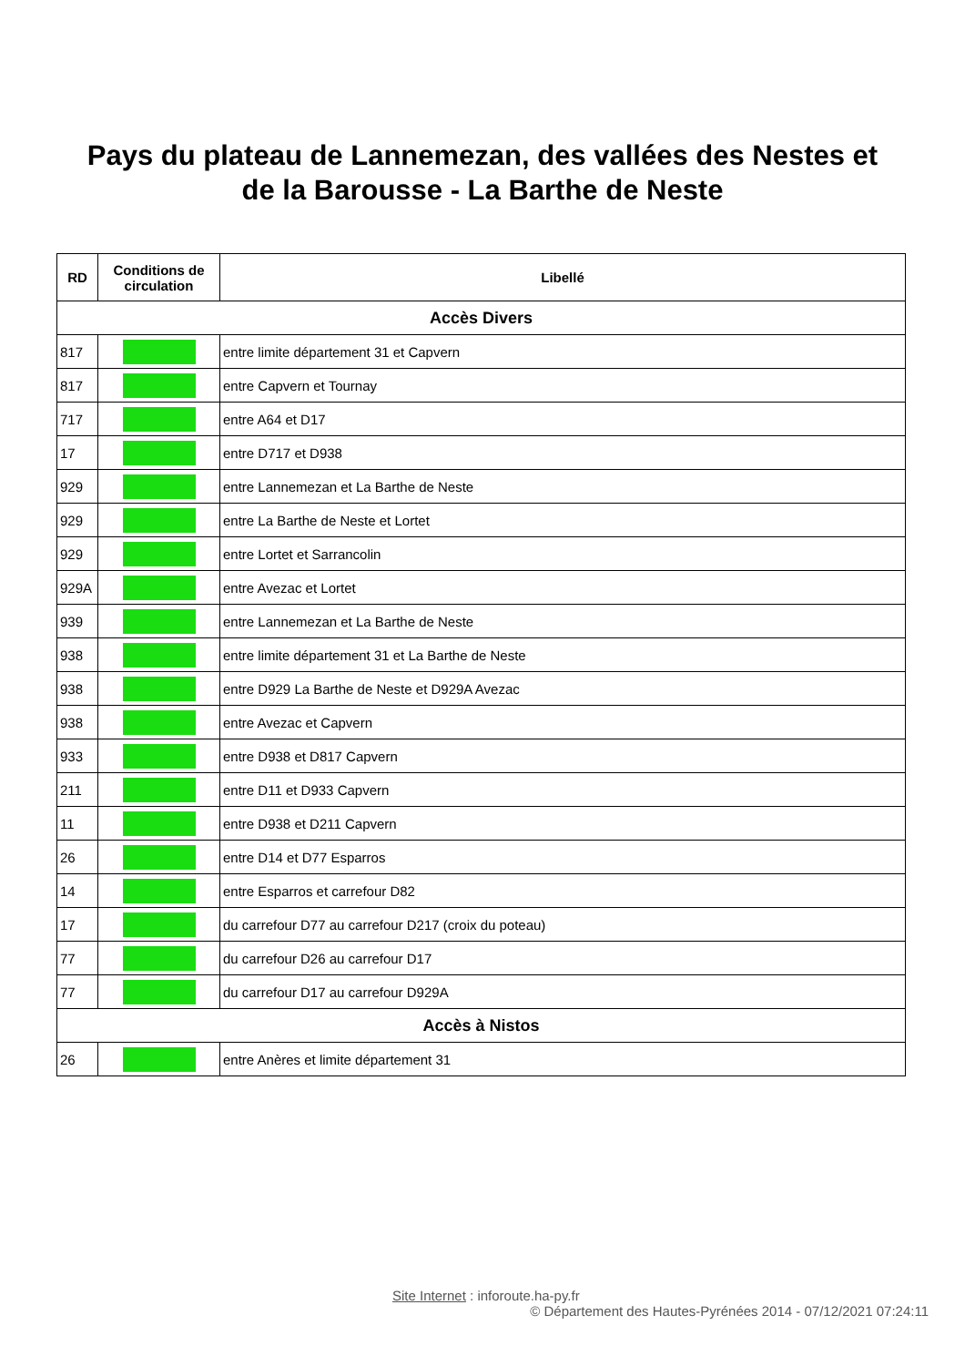Pays du plateau de Lannemezan, des vallées des Nestes et
de la Barousse - La Barthe de Neste
| RD | Conditions de circulation | Libellé |
| --- | --- | --- |
| Accès Divers | | |
| 817 | | entre limite département 31 et Capvern |
| 817 | | entre Capvern et Tournay |
| 717 | | entre A64 et D17 |
| 17 | | entre D717 et D938 |
| 929 | | entre Lannemezan et La Barthe de Neste |
| 929 | | entre La Barthe de Neste et Lortet |
| 929 | | entre Lortet et Sarrancolin |
| 929A | | entre Avezac et Lortet |
| 939 | | entre Lannemezan et La Barthe de Neste |
| 938 | | entre limite département 31 et La Barthe de Neste |
| 938 | | entre D929 La Barthe de Neste et D929A Avezac |
| 938 | | entre Avezac et Capvern |
| 933 | | entre D938 et D817 Capvern |
| 211 | | entre D11 et D933 Capvern |
| 11 | | entre D938 et D211 Capvern |
| 26 | | entre D14 et D77 Esparros |
| 14 | | entre Esparros et carrefour D82 |
| 17 | | du carrefour D77 au carrefour D217 (croix du poteau) |
| 77 | | du carrefour D26 au carrefour D17 |
| 77 | | du carrefour D17 au carrefour D929A |
| Accès à Nistos | | |
| 26 | | entre Anères et limite département 31 |
Site Internet : inforoute.ha-py.fr
© Département des Hautes-Pyrénées 2014 - 07/12/2021 07:24:11